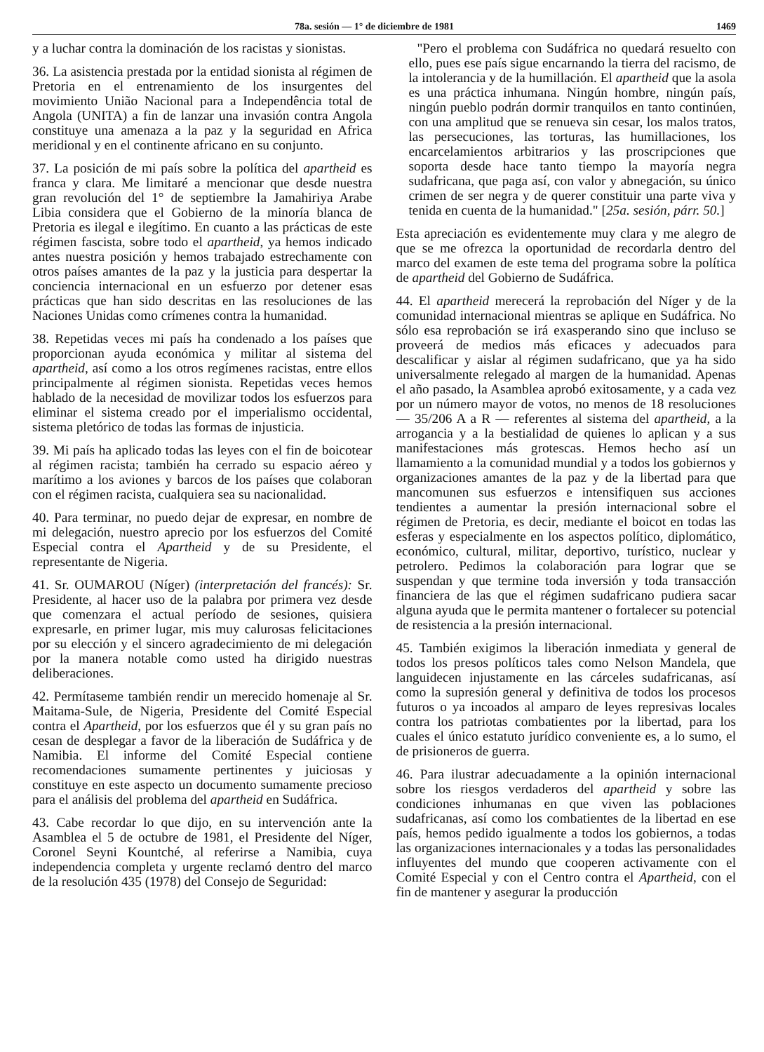78a. sesión — 1° de diciembre de 1981 1469
y a luchar contra la dominación de los racistas y sionistas.
36. La asistencia prestada por la entidad sionista al régimen de Pretoria en el entrenamiento de los insurgentes del movimiento União Nacional para a Independência total de Angola (UNITA) a fin de lanzar una invasión contra Angola constituye una amenaza a la paz y la seguridad en Africa meridional y en el continente africano en su conjunto.
37. La posición de mi país sobre la política del apartheid es franca y clara. Me limitaré a mencionar que desde nuestra gran revolución del 1° de septiembre la Jamahiriya Arabe Libia considera que el Gobierno de la minoría blanca de Pretoria es ilegal e ilegítimo. En cuanto a las prácticas de este régimen fascista, sobre todo el apartheid, ya hemos indicado antes nuestra posición y hemos trabajado estrechamente con otros países amantes de la paz y la justicia para despertar la conciencia internacional en un esfuerzo por detener esas prácticas que han sido descritas en las resoluciones de las Naciones Unidas como crímenes contra la humanidad.
38. Repetidas veces mi país ha condenado a los países que proporcionan ayuda económica y militar al sistema del apartheid, así como a los otros regímenes racistas, entre ellos principalmente al régimen sionista. Repetidas veces hemos hablado de la necesidad de movilizar todos los esfuerzos para eliminar el sistema creado por el imperialismo occidental, sistema pletórico de todas las formas de injusticia.
39. Mi país ha aplicado todas las leyes con el fin de boicotear al régimen racista; también ha cerrado su espacio aéreo y marítimo a los aviones y barcos de los países que colaboran con el régimen racista, cualquiera sea su nacionalidad.
40. Para terminar, no puedo dejar de expresar, en nombre de mi delegación, nuestro aprecio por los esfuerzos del Comité Especial contra el Apartheid y de su Presidente, el representante de Nigeria.
41. Sr. OUMAROU (Níger) (interpretación del francés): Sr. Presidente, al hacer uso de la palabra por primera vez desde que comenzara el actual período de sesiones, quisiera expresarle, en primer lugar, mis muy calurosas felicitaciones por su elección y el sincero agradecimiento de mi delegación por la manera notable como usted ha dirigido nuestras deliberaciones.
42. Permítaseme también rendir un merecido homenaje al Sr. Maitama-Sule, de Nigeria, Presidente del Comité Especial contra el Apartheid, por los esfuerzos que él y su gran país no cesan de desplegar a favor de la liberación de Sudáfrica y de Namibia. El informe del Comité Especial contiene recomendaciones sumamente pertinentes y juiciosas y constituye en este aspecto un documento sumamente precioso para el análisis del problema del apartheid en Sudáfrica.
43. Cabe recordar lo que dijo, en su intervención ante la Asamblea el 5 de octubre de 1981, el Presidente del Níger, Coronel Seyni Kountché, al referirse a Namibia, cuya independencia completa y urgente reclamó dentro del marco de la resolución 435 (1978) del Consejo de Seguridad:
"Pero el problema con Sudáfrica no quedará resuelto con ello, pues ese país sigue encarnando la tierra del racismo, de la intolerancia y de la humillación. El apartheid que la asola es una práctica inhumana. Ningún hombre, ningún país, ningún pueblo podrán dormir tranquilos en tanto continúen, con una amplitud que se renueva sin cesar, los malos tratos, las persecuciones, las torturas, las humillaciones, los encarcelamientos arbitrarios y las proscripciones que soporta desde hace tanto tiempo la mayoría negra sudafricana, que paga así, con valor y abnegación, su único crimen de ser negra y de querer constituir una parte viva y tenida en cuenta de la humanidad." [25a. sesión, párr. 50.]
Esta apreciación es evidentemente muy clara y me alegro de que se me ofrezca la oportunidad de recordarla dentro del marco del examen de este tema del programa sobre la política de apartheid del Gobierno de Sudáfrica.
44. El apartheid merecerá la reprobación del Níger y de la comunidad internacional mientras se aplique en Sudáfrica. No sólo esa reprobación se irá exasperando sino que incluso se proveerá de medios más eficaces y adecuados para descalificar y aislar al régimen sudafricano, que ya ha sido universalmente relegado al margen de la humanidad. Apenas el año pasado, la Asamblea aprobó exitosamente, y a cada vez por un número mayor de votos, no menos de 18 resoluciones — 35/206 A a R — referentes al sistema del apartheid, a la arrogancia y a la bestialidad de quienes lo aplican y a sus manifestaciones más grotescas. Hemos hecho así un llamamiento a la comunidad mundial y a todos los gobiernos y organizaciones amantes de la paz y de la libertad para que mancomunen sus esfuerzos e intensifiquen sus acciones tendientes a aumentar la presión internacional sobre el régimen de Pretoria, es decir, mediante el boicot en todas las esferas y especialmente en los aspectos político, diplomático, económico, cultural, militar, deportivo, turístico, nuclear y petrolero. Pedimos la colaboración para lograr que se suspendan y que termine toda inversión y toda transacción financiera de las que el régimen sudafricano pudiera sacar alguna ayuda que le permita mantener o fortalecer su potencial de resistencia a la presión internacional.
45. También exigimos la liberación inmediata y general de todos los presos políticos tales como Nelson Mandela, que languidecen injustamente en las cárceles sudafricanas, así como la supresión general y definitiva de todos los procesos futuros o ya incoados al amparo de leyes represivas locales contra los patriotas combatientes por la libertad, para los cuales el único estatuto jurídico conveniente es, a lo sumo, el de prisioneros de guerra.
46. Para ilustrar adecuadamente a la opinión internacional sobre los riesgos verdaderos del apartheid y sobre las condiciones inhumanas en que viven las poblaciones sudafricanas, así como los combatientes de la libertad en ese país, hemos pedido igualmente a todos los gobiernos, a todas las organizaciones internacionales y a todas las personalidades influyentes del mundo que cooperen activamente con el Comité Especial y con el Centro contra el Apartheid, con el fin de mantener y asegurar la producción